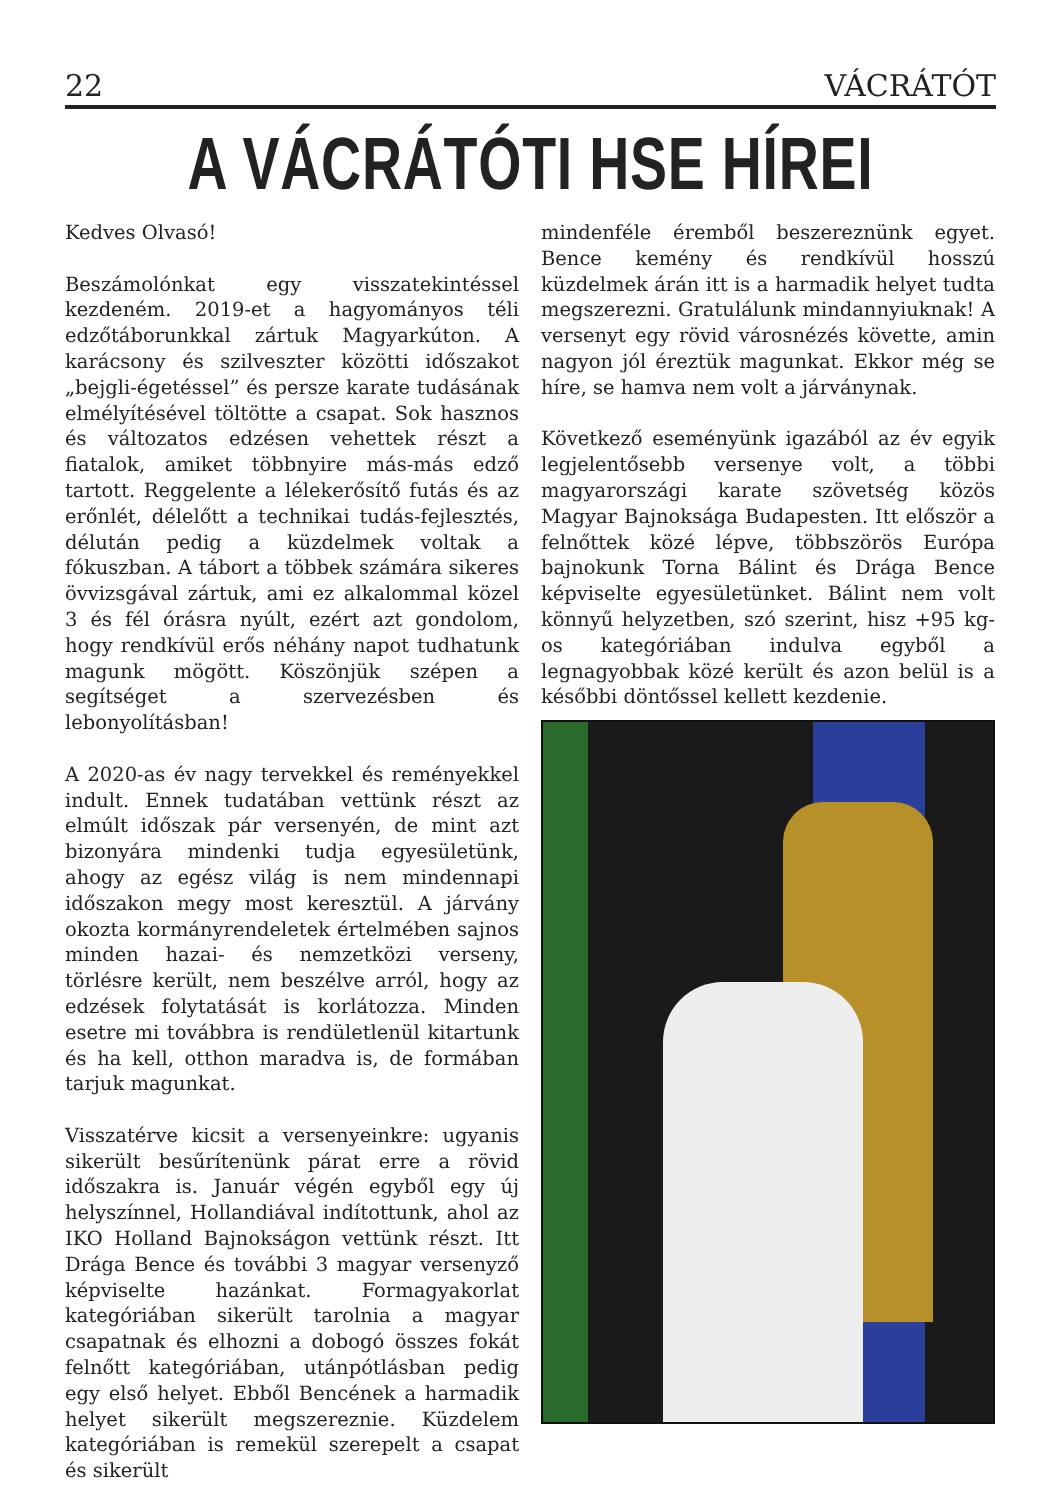22 VÁCRÁTÓT
A VÁCRÁTÓTI HSE HÍREI
Kedves Olvasó!
Beszámolónkat egy visszatekintéssel kezdeném. 2019-et a hagyományos téli edzőtáborunkkal zártuk Magyarkúton. A karácsony és szilveszter közötti időszakot „bejgli-égetéssel” és persze karate tudásának elmélyítésével töltötte a csapat. Sok hasznos és változatos edzésen vehettek részt a fiatalok, amiket többnyire más-más edző tartott. Reggelente a lélekerősítő futás és az erőnlét, délelőtt a technikai tudás-fejlesztés, délután pedig a küzdelmek voltak a fókuszban. A tábort a többek számára sikeres övvizsgával zártuk, ami ez alkalommal közel 3 és fél órásra nyúlt, ezért azt gondolom, hogy rendkívül erős néhány napot tudhatunk magunk mögött. Köszönjük szépen a segítséget a szervezésben és lebonyolításban!
A 2020-as év nagy tervekkel és reményekkel indult. Ennek tudatában vettünk részt az elmúlt időszak pár versenyén, de mint azt bizonyára mindenki tudja egyesületünk, ahogy az egész világ is nem mindennapi időszakon megy most keresztül. A járvány okozta kormányrendeletek értelmében sajnos minden hazai- és nemzetközi verseny, törlésre került, nem beszélve arról, hogy az edzések folytatását is korlátozza. Minden esetre mi továbbra is rendületlenül kitartunk és ha kell, otthon maradva is, de formában tarjuk magunkat.
Visszatérve kicsit a versenyeinkre: ugyanis sikerült besűrítenünk párat erre a rövid időszakra is. Január végén egyből egy új helyszínnel, Hollandiával indítottunk, ahol az IKO Holland Bajnokságon vettünk részt. Itt Drága Bence és további 3 magyar versenyző képviselte hazánkat. Formagyakorlat kategóriában sikerült tarolnia a magyar csapatnak és elhozni a dobogó összes fokát felnőtt kategóriában, utánpótlásban pedig egy első helyet. Ebből Bencének a harmadik helyet sikerült megszereznie. Küzdelem kategóriában is remekül szerepelt a csapat és sikerült
mindenféle éremből beszereznünk egyet. Bence kemény és rendkívül hosszú küzdelmek árán itt is a harmadik helyet tudta megszerezni. Gratulálunk mindannyiuknak! A versenyt egy rövid városnézés követte, amin nagyon jól éreztük magunkat. Ekkor még se híre, se hamva nem volt a járványnak.
Következő eseményünk igazából az év egyik legjelentősebb versenye volt, a többi magyarországi karate szövetség közös Magyar Bajnoksága Budapesten. Itt először a felnőttek közé lépve, többszörös Európa bajnokunk Torna Bálint és Drága Bence képviselte egyesületünket. Bálint nem volt könnyű helyzetben, szó szerint, hisz +95 kg-os kategóriában indulva egyből a legnagyobbak közé került és azon belül is a későbbi döntőssel kellett kezdenie.